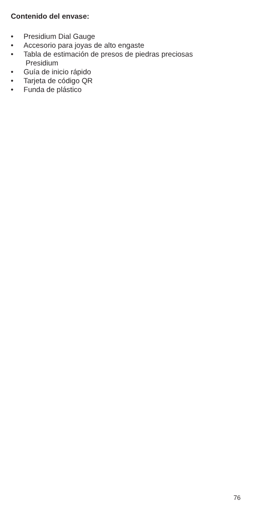Contenido del envase:
• Presidium Dial Gauge
• Accesorio para joyas de alto engaste
• Tabla de estimación de presos de piedras preciosas
Presidium
• Guía de inicio rápido
• Tarjeta de código QR
• Funda de plástico
76